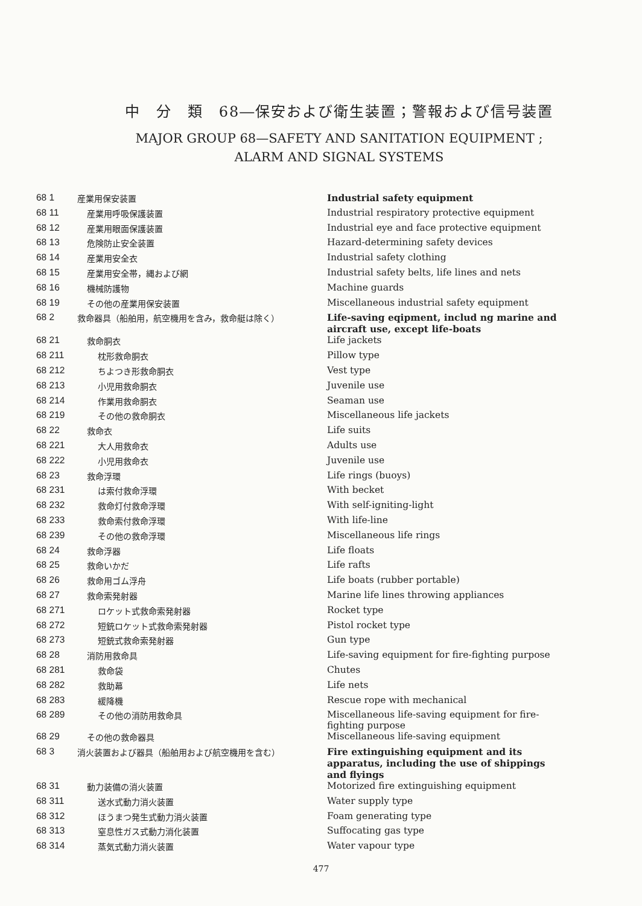中　分　類　68―保安および衛生装置；警報および信号装置
MAJOR GROUP 68—SAFETY AND SANITATION EQUIPMENT ;
ALARM AND SIGNAL SYSTEMS
| 68 1 | 産業用保安装置 | Industrial safety equipment |
| 68 11 | 産業用呼吸保護装置 | Industrial respiratory protective equipment |
| 68 12 | 産業用眼面保護装置 | Industrial eye and face protective equipment |
| 68 13 | 危険防止安全装置 | Hazard-determining safety devices |
| 68 14 | 産業用安全衣 | Industrial safety clothing |
| 68 15 | 産業用安全帯，縄および網 | Industrial safety belts, life lines and nets |
| 68 16 | 機械防護物 | Machine guards |
| 68 19 | その他の産業用保安装置 | Miscellaneous industrial safety equipment |
| 68 2 | 救命器具（船舶用，航空機用を含み，救命艇は除く） | Life-saving eqipment, includ ng marine and aircraft use, except life-boats |
| 68 21 | 救命胴衣 | Life jackets |
| 68 211 | 枕形救命胴衣 | Pillow type |
| 68 212 | ちよつき形救命胴衣 | Vest type |
| 68 213 | 小児用救命胴衣 | Juvenile use |
| 68 214 | 作業用救命胴衣 | Seaman use |
| 68 219 | その他の救命胴衣 | Miscellaneous life jackets |
| 68 22 | 救命衣 | Life suits |
| 68 221 | 大人用救命衣 | Adults use |
| 68 222 | 小児用救命衣 | Juvenile use |
| 68 23 | 救命浮環 | Life rings (buoys) |
| 68 231 | は索付救命浮環 | With becket |
| 68 232 | 救命灯付救命浮環 | With self-igniting-light |
| 68 233 | 救命索付救命浮環 | With life-line |
| 68 239 | その他の救命浮環 | Miscellaneous life rings |
| 68 24 | 救命浮器 | Life floats |
| 68 25 | 救命いかだ | Life rafts |
| 68 26 | 救命用ゴム浮舟 | Life boats (rubber portable) |
| 68 27 | 救命索発射器 | Marine life lines throwing appliances |
| 68 271 | ロケット式救命索発射器 | Rocket type |
| 68 272 | 短銃ロケット式救命索発射器 | Pistol rocket type |
| 68 273 | 短銃式救命索発射器 | Gun type |
| 68 28 | 消防用救命具 | Life-saving equipment for fire-fighting purpose |
| 68 281 | 救命袋 | Chutes |
| 68 282 | 救助幕 | Life nets |
| 68 283 | 緩降機 | Rescue rope with mechanical |
| 68 289 | その他の消防用救命具 | Miscellaneous life-saving equipment for fire-fighting purpose |
| 68 29 | その他の救命器具 | Miscellaneous life-saving equipment |
| 68 3 | 消火装置および器具（船舶用および航空機用を含む） | Fire extinguishing equipment and its apparatus, including the use of shippings and flyings |
| 68 31 | 動力装備の消火装置 | Motorized fire extinguishing equipment |
| 68 311 | 送水式動力消火装置 | Water supply type |
| 68 312 | ほうまつ発生式動力消火装置 | Foam generating type |
| 68 313 | 窒息性ガス式動力消化装置 | Suffocating gas type |
| 68 314 | 蒸気式動力消火装置 | Water vapour type |
477